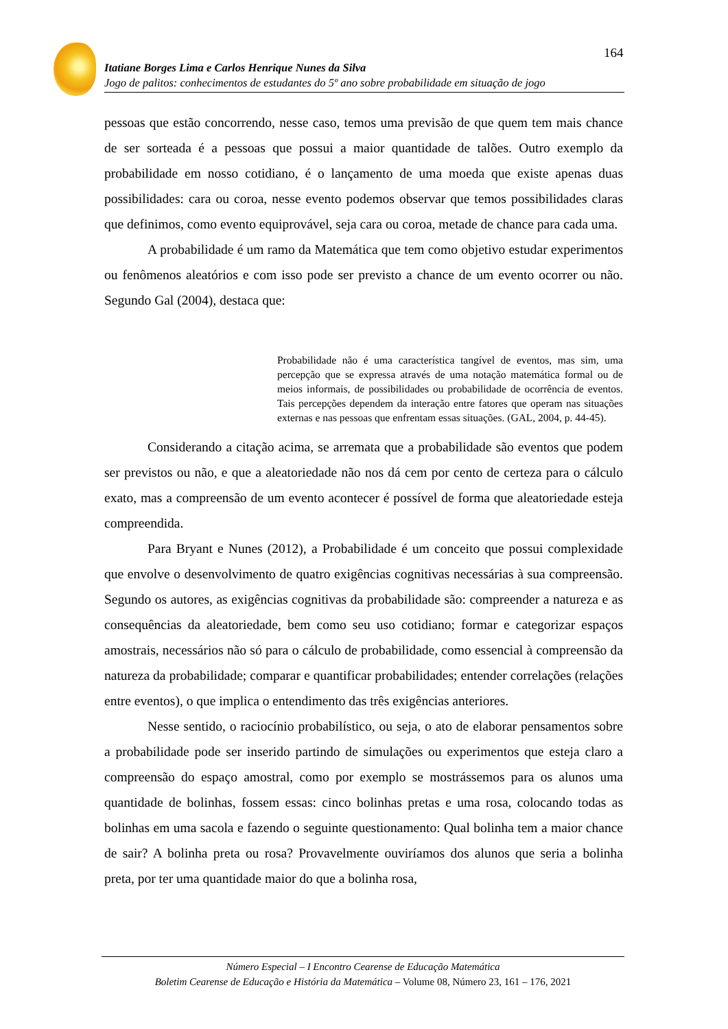164
Itatiane Borges Lima e Carlos Henrique Nunes da Silva
Jogo de palitos: conhecimentos de estudantes do 5º ano sobre probabilidade em situação de jogo
pessoas que estão concorrendo, nesse caso, temos uma previsão de que quem tem mais chance de ser sorteada é a pessoas que possui a maior quantidade de talões. Outro exemplo da probabilidade em nosso cotidiano, é o lançamento de uma moeda que existe apenas duas possibilidades: cara ou coroa, nesse evento podemos observar que temos possibilidades claras que definimos, como evento equiprovável, seja cara ou coroa, metade de chance para cada uma.
A probabilidade é um ramo da Matemática que tem como objetivo estudar experimentos ou fenômenos aleatórios e com isso pode ser previsto a chance de um evento ocorrer ou não. Segundo Gal (2004), destaca que:
Probabilidade não é uma característica tangível de eventos, mas sim, uma percepção que se expressa através de uma notação matemática formal ou de meios informais, de possibilidades ou probabilidade de ocorrência de eventos. Tais percepções dependem da interação entre fatores que operam nas situações externas e nas pessoas que enfrentam essas situações. (GAL, 2004, p. 44-45).
Considerando a citação acima, se arremata que a probabilidade são eventos que podem ser previstos ou não, e que a aleatoriedade não nos dá cem por cento de certeza para o cálculo exato, mas a compreensão de um evento acontecer é possível de forma que aleatoriedade esteja compreendida.
Para Bryant e Nunes (2012), a Probabilidade é um conceito que possui complexidade que envolve o desenvolvimento de quatro exigências cognitivas necessárias à sua compreensão. Segundo os autores, as exigências cognitivas da probabilidade são: compreender a natureza e as consequências da aleatoriedade, bem como seu uso cotidiano; formar e categorizar espaços amostrais, necessários não só para o cálculo de probabilidade, como essencial à compreensão da natureza da probabilidade; comparar e quantificar probabilidades; entender correlações (relações entre eventos), o que implica o entendimento das três exigências anteriores.
Nesse sentido, o raciocínio probabilístico, ou seja, o ato de elaborar pensamentos sobre a probabilidade pode ser inserido partindo de simulações ou experimentos que esteja claro a compreensão do espaço amostral, como por exemplo se mostrássemos para os alunos uma quantidade de bolinhas, fossem essas: cinco bolinhas pretas e uma rosa, colocando todas as bolinhas em uma sacola e fazendo o seguinte questionamento: Qual bolinha tem a maior chance de sair? A bolinha preta ou rosa? Provavelmente ouviríamos dos alunos que seria a bolinha preta, por ter uma quantidade maior do que a bolinha rosa,
Número Especial – I Encontro Cearense de Educação Matemática
Boletim Cearense de Educação e História da Matemática – Volume 08, Número 23, 161 – 176, 2021